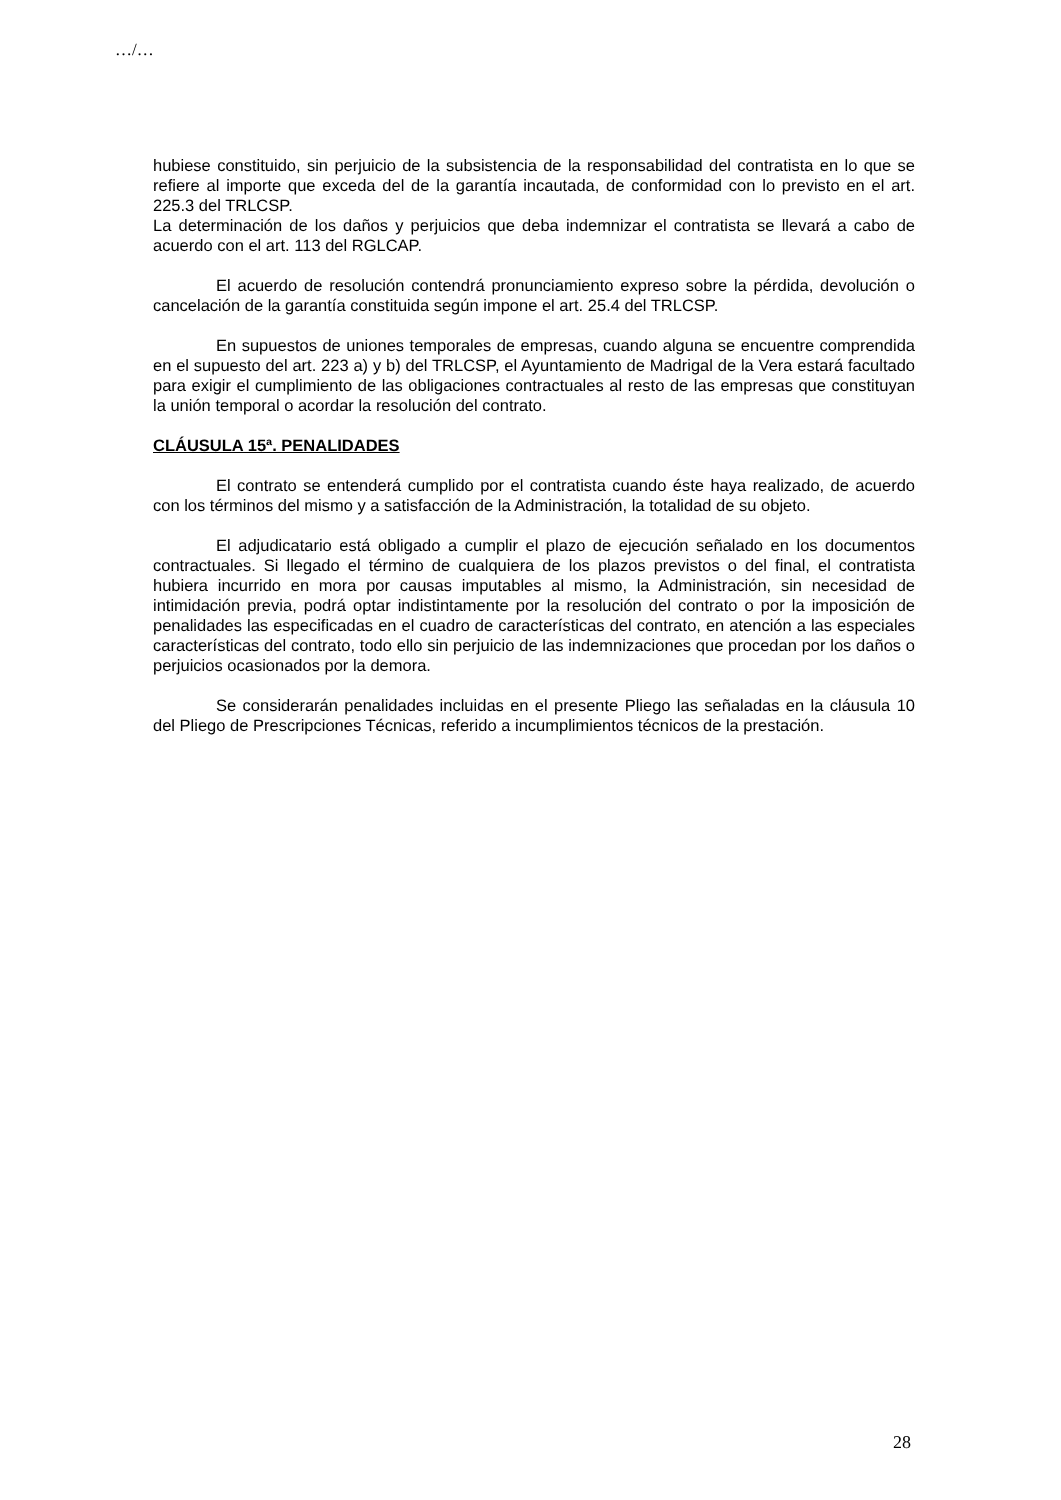…/…
hubiese constituido, sin perjuicio de la subsistencia de la responsabilidad del contratista en lo que se refiere al importe que exceda del de la garantía incautada, de conformidad con lo previsto en el art. 225.3 del TRLCSP.
La determinación de los daños y perjuicios que deba indemnizar el contratista se llevará a cabo de acuerdo con el art. 113 del RGLCAP.
El acuerdo de resolución contendrá pronunciamiento expreso sobre la pérdida, devolución o cancelación de la garantía constituida según impone el art. 25.4 del TRLCSP.
En supuestos de uniones temporales de empresas, cuando alguna se encuentre comprendida en el supuesto del art. 223 a) y b) del TRLCSP, el Ayuntamiento de Madrigal de la Vera estará facultado para exigir el cumplimiento de las obligaciones contractuales al resto de las empresas que constituyan la unión temporal o acordar la resolución del contrato.
CLÁUSULA 15ª. PENALIDADES
El contrato se entenderá cumplido por el contratista cuando éste haya realizado, de acuerdo con los términos del mismo y a satisfacción de la Administración, la totalidad de su objeto.
El adjudicatario está obligado a cumplir el plazo de ejecución señalado en los documentos contractuales. Si llegado el término de cualquiera de los plazos previstos o del final, el contratista hubiera incurrido en mora por causas imputables al mismo, la Administración, sin necesidad de intimidación previa, podrá optar indistintamente por la resolución del contrato o por la imposición de penalidades las especificadas en el cuadro de características del contrato, en atención a las especiales características del contrato, todo ello sin perjuicio de las indemnizaciones que procedan por los daños o perjuicios ocasionados por la demora.
Se considerarán penalidades incluidas en el presente Pliego las señaladas en la cláusula 10 del Pliego de Prescripciones Técnicas, referido a incumplimientos técnicos de la prestación.
28